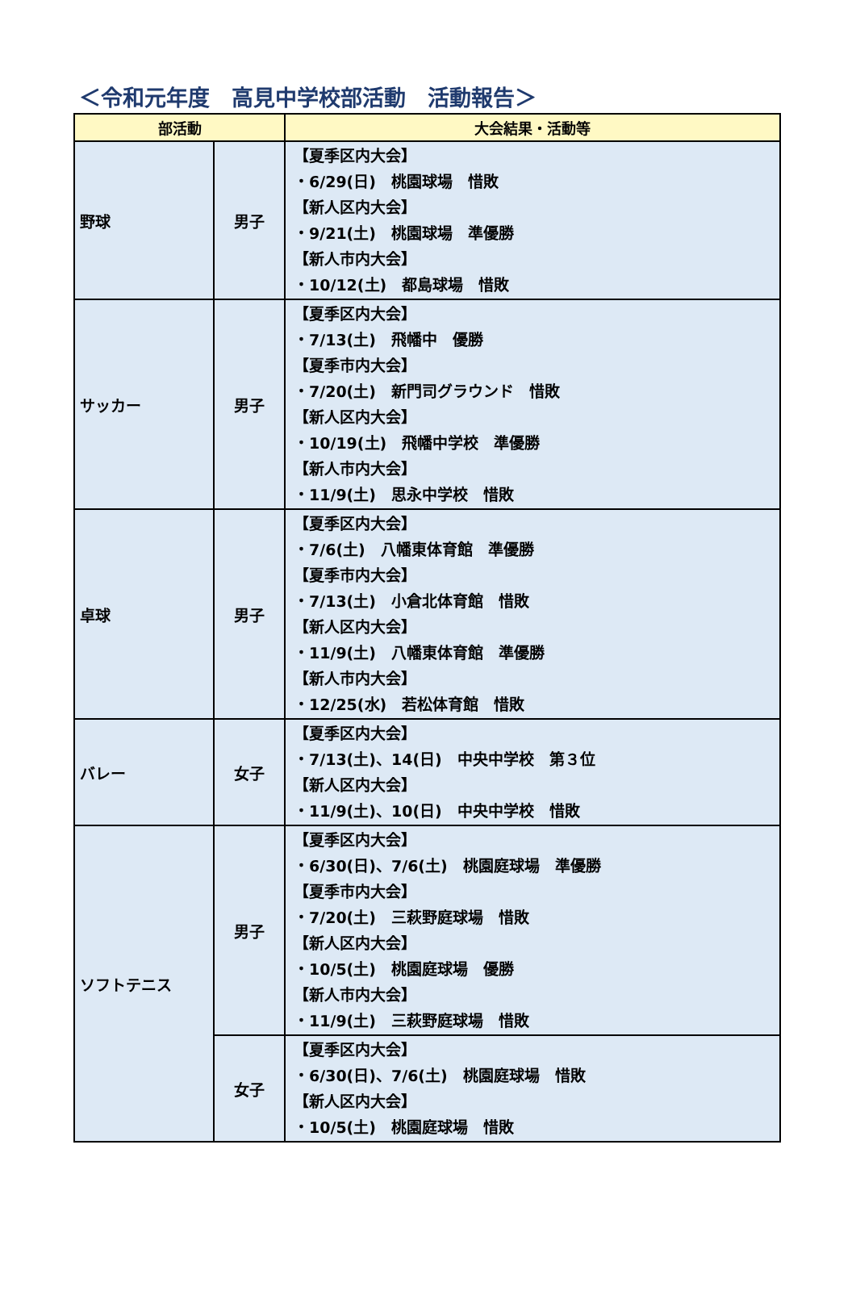＜令和元年度　高見中学校部活動　活動報告＞
| 部活動 | | 大会結果・活動等 |
| --- | --- | --- |
| 野球 | 男子 | 【夏季区内大会】 ・6/29(日) 桃園球場 惜敗 【新人区内大会】 ・9/21(土) 桃園球場 準優勝 【新人市内大会】 ・10/12(土) 都島球場 惜敗 |
| サッカー | 男子 | 【夏季区内大会】 ・7/13(土) 飛幡中 優勝 【夏季市内大会】 ・7/20(土) 新門司グラウンド 惜敗 【新人区内大会】 ・10/19(土) 飛幡中学校 準優勝 【新人市内大会】 ・11/9(土) 思永中学校 惜敗 |
| 卓球 | 男子 | 【夏季区内大会】 ・7/6(土) 八幡東体育館 準優勝 【夏季市内大会】 ・7/13(土) 小倉北体育館 惜敗 【新人区内大会】 ・11/9(土) 八幡東体育館 準優勝 【新人市内大会】 ・12/25(水) 若松体育館 惜敗 |
| バレー | 女子 | 【夏季区内大会】 ・7/13(土)、14(日) 中央中学校 第３位 【新人区内大会】 ・11/9(土)、10(日) 中央中学校 惜敗 |
| ソフトテニス | 男子 | 【夏季区内大会】 ・6/30(日)、7/6(土) 桃園庭球場 準優勝 【夏季市内大会】 ・7/20(土) 三萩野庭球場 惜敗 【新人区内大会】 ・10/5(土) 桃園庭球場 優勝 【新人市内大会】 ・11/9(土) 三萩野庭球場 惜敗 |
| | 女子 | 【夏季区内大会】 ・6/30(日)、7/6(土) 桃園庭球場 惜敗 【新人区内大会】 ・10/5(土) 桃園庭球場 惜敗 |